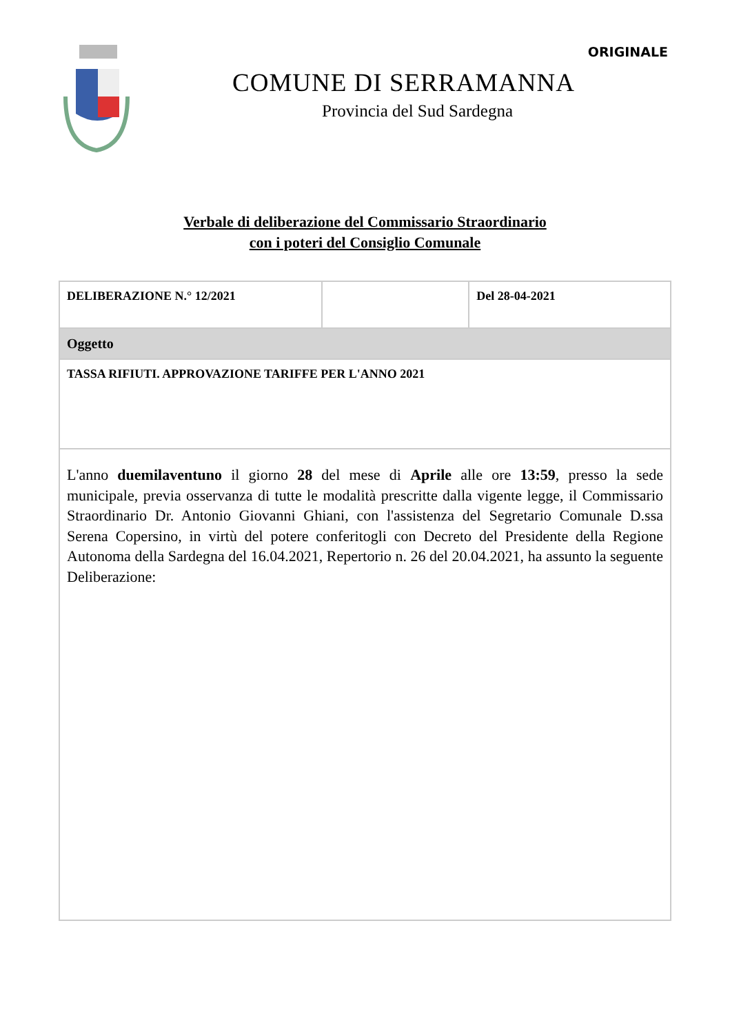COMUNE DI SERRAMANNA
Provincia del Sud Sardegna
ORIGINALE
Verbale di deliberazione del Commissario Straordinario
con i poteri del Consiglio Comunale
| DELIBERAZIONE N.° 12/2021 | | Del 28-04-2021 |
| Oggetto | | |
| TASSA RIFIUTI. APPROVAZIONE TARIFFE PER L'ANNO 2021 | | |
| L'anno duemilaventuno il giorno 28 del mese di Aprile alle ore 13:59 , presso la sede municipale, previa osservanza di tutte le modalità prescritte dalla vigente legge, il Commissario Straordinario Dr. Antonio Giovanni Ghiani, con l'assistenza del Segretario Comunale D.ssa Serena Copersino, in virtù del potere conferitogli con Decreto del Presidente della Regione Autonoma della Sardegna del 16.04.2021, Repertorio n. 26 del 20.04.2021, ha assunto la seguente Deliberazione: | | |